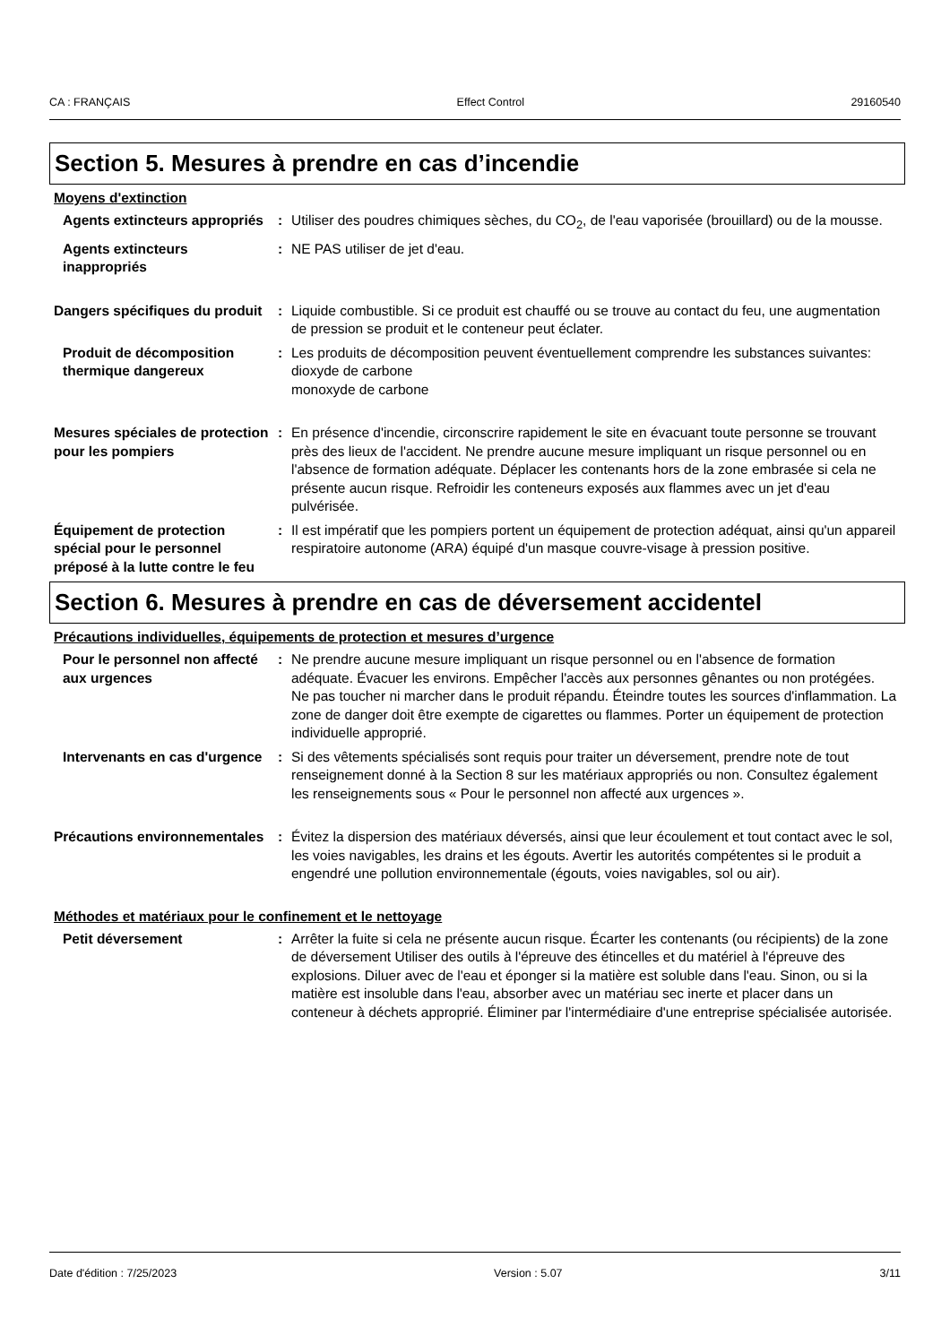CA : FRANÇAIS Effect Control 29160540
Section 5. Mesures à prendre en cas d’incendie
Moyens d'extinction
Agents extincteurs appropriés
: Utiliser des poudres chimiques sèches, du CO<sub>2</sub>, de l'eau vaporisée (brouillard) ou de la mousse.
Agents extincteurs inappropriés
: NE PAS utiliser de jet d'eau.
Dangers spécifiques du produit
: Liquide combustible. Si ce produit est chauffé ou se trouve au contact du feu, une augmentation de pression se produit et le conteneur peut éclater.
Produit de décomposition thermique dangereux
: Les produits de décomposition peuvent éventuellement comprendre les substances suivantes:
dioxyde de carbone
monoxyde de carbone
Mesures spéciales de protection pour les pompiers
: En présence d'incendie, circonscrire rapidement le site en évacuant toute personne se trouvant près des lieux de l'accident. Ne prendre aucune mesure impliquant un risque personnel ou en l'absence de formation adéquate. Déplacer les contenants hors de la zone embrasée si cela ne présente aucun risque. Refroidir les conteneurs exposés aux flammes avec un jet d'eau pulvérisée.
Équipement de protection spécial pour le personnel préposé à la lutte contre le feu
: Il est impératif que les pompiers portent un équipement de protection adéquat, ainsi qu'un appareil respiratoire autonome (ARA) équipé d'un masque couvre-visage à pression positive.
Section 6. Mesures à prendre en cas de déversement accidentel
Précautions individuelles, équipements de protection et mesures d’urgence
Pour le personnel non affecté aux urgences
: Ne prendre aucune mesure impliquant un risque personnel ou en l'absence de formation adéquate. Évacuer les environs. Empêcher l'accès aux personnes gênantes ou non protégées. Ne pas toucher ni marcher dans le produit répandu. Éteindre toutes les sources d'inflammation. La zone de danger doit être exempte de cigarettes ou flammes. Porter un équipement de protection individuelle approprié.
Intervenants en cas d'urgence
: Si des vêtements spécialisés sont requis pour traiter un déversement, prendre note de tout renseignement donné à la Section 8 sur les matériaux appropriés ou non. Consultez également les renseignements sous « Pour le personnel non affecté aux urgences ».
Précautions environnementales
: Évitez la dispersion des matériaux déversés, ainsi que leur écoulement et tout contact avec le sol, les voies navigables, les drains et les égouts. Avertir les autorités compétentes si le produit a engendré une pollution environnementale (égouts, voies navigables, sol ou air).
Méthodes et matériaux pour le confinement et le nettoyage
Petit déversement : Arrêter la fuite si cela ne présente aucun risque. Écarter les contenants (ou récipients) de la zone de déversement Utiliser des outils à l'épreuve des étincelles et du matériel à l'épreuve des explosions. Diluer avec de l'eau et éponger si la matière est soluble dans l'eau. Sinon, ou si la matière est insoluble dans l'eau, absorber avec un matériau sec inerte et placer dans un conteneur à déchets approprié. Éliminer par l'intermédiaire d'une entreprise spécialisée autorisée.
Date d'édition : 7/25/2023 Version : 5.07 3/11